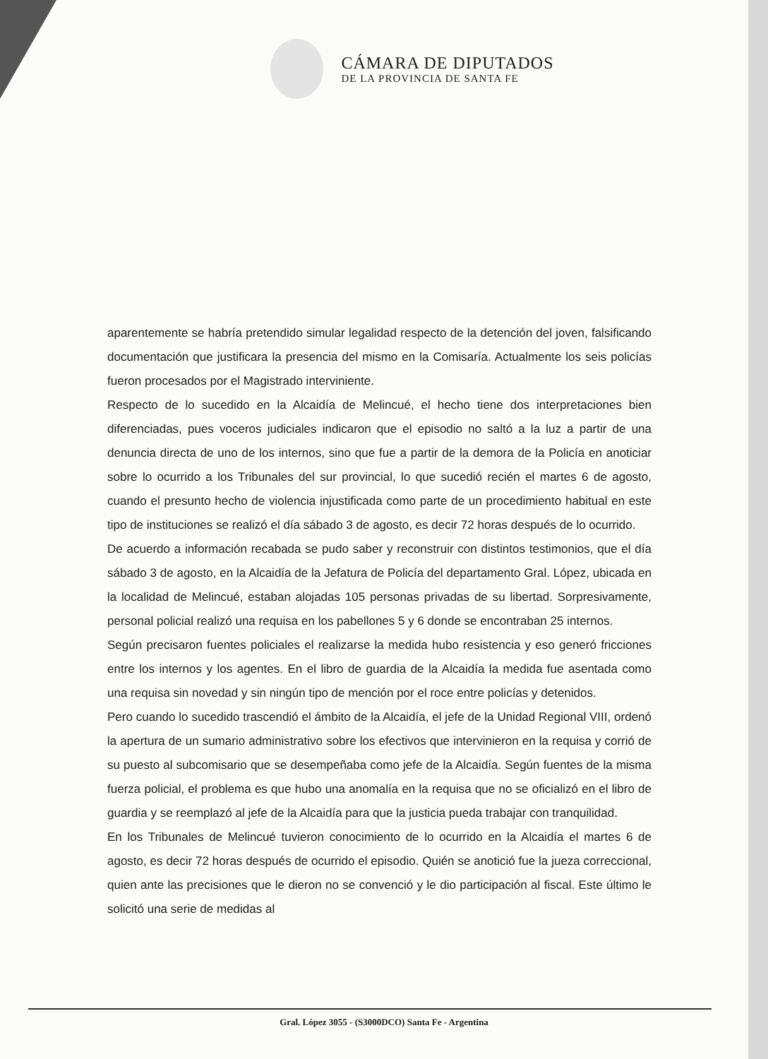CÁMARA DE DIPUTADOS
DE LA PROVINCIA DE SANTA FE
aparentemente se habría pretendido simular legalidad respecto de la detención del joven, falsificando documentación que justificara la presencia del mismo en la Comisaría. Actualmente los seis policías fueron procesados por el Magistrado interviniente.
Respecto de lo sucedido en la Alcaidía de Melincué, el hecho tiene dos interpretaciones bien diferenciadas, pues voceros judiciales indicaron que el episodio no saltó a la luz a partir de una denuncia directa de uno de los internos, sino que fue a partir de la demora de la Policía en anoticiar sobre lo ocurrido a los Tribunales del sur provincial, lo que sucedió recién el martes 6 de agosto, cuando el presunto hecho de violencia injustificada como parte de un procedimiento habitual en este tipo de instituciones se realizó el día sábado 3 de agosto, es decir 72 horas después de lo ocurrido.
De acuerdo a información recabada se pudo saber y reconstruir con distintos testimonios, que el día sábado 3 de agosto, en la Alcaidía de la Jefatura de Policía del departamento Gral. López, ubicada en la localidad de Melincué, estaban alojadas 105 personas privadas de su libertad. Sorpresivamente, personal policial realizó una requisa en los pabellones 5 y 6 donde se encontraban 25 internos.
Según precisaron fuentes policiales el realizarse la medida hubo resistencia y eso generó fricciones entre los internos y los agentes. En el libro de guardia de la Alcaidía la medida fue asentada como una requisa sin novedad y sin ningún tipo de mención por el roce entre policías y detenidos.
Pero cuando lo sucedido trascendió el ámbito de la Alcaidía, el jefe de la Unidad Regional VIII, ordenó la apertura de un sumario administrativo sobre los efectivos que intervinieron en la requisa y corrió de su puesto al subcomisario que se desempeñaba como jefe de la Alcaidía. Según fuentes de la misma fuerza policial, el problema es que hubo una anomalía en la requisa que no se oficializó en el libro de guardia y se reemplazó al jefe de la Alcaidía para que la justicia pueda trabajar con tranquilidad.
En los Tribunales de Melincué tuvieron conocimiento de lo ocurrido en la Alcaidía el martes 6 de agosto, es decir 72 horas después de ocurrido el episodio. Quién se anotició fue la jueza correccional, quien ante las precisiones que le dieron no se convenció y le dio participación al fiscal. Este último le solicitó una serie de medidas al
Gral. López 3055 - (S3000DCO) Santa Fe - Argentina